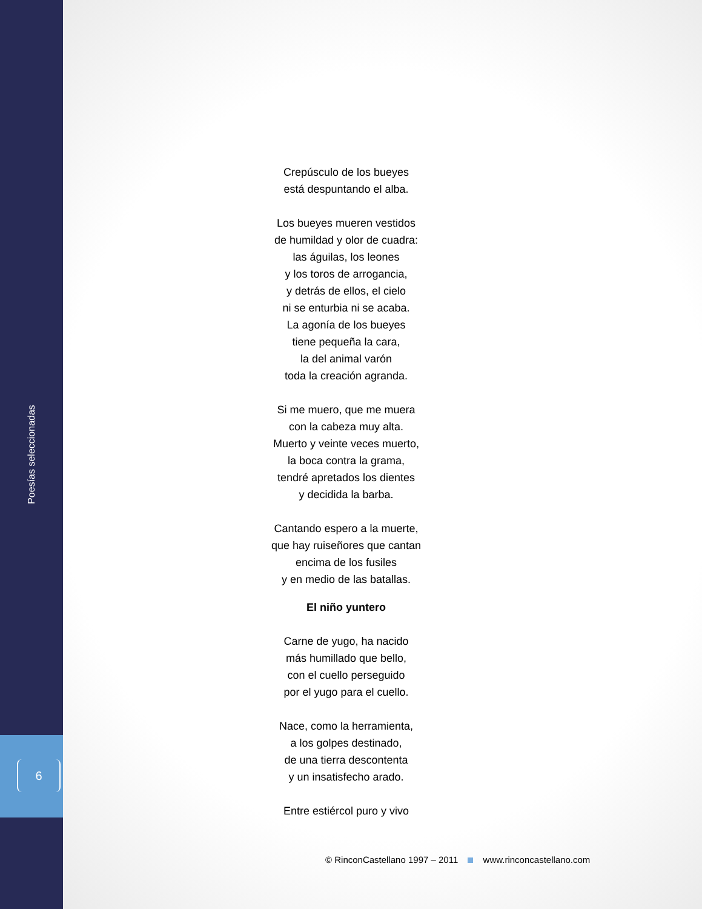Poesías seleccionadas
6
Crepúsculo de los bueyes
está despuntando el alba.
Los bueyes mueren vestidos
de humildad y olor de cuadra:
las águilas, los leones
y los toros de arrogancia,
y detrás de ellos, el cielo
ni se enturbia ni se acaba.
La agonía de los bueyes
tiene pequeña la cara,
la del animal varón
toda la creación agranda.
Si me muero, que me muera
con la cabeza muy alta.
Muerto y veinte veces muerto,
la boca contra la grama,
tendré apretados los dientes
y decidida la barba.
Cantando espero a la muerte,
que hay ruiseñores que cantan
encima de los fusiles
y en medio de las batallas.
El niño yuntero
Carne de yugo, ha nacido
más humillado que bello,
con el cuello perseguido
por el yugo para el cuello.
Nace, como la herramienta,
a los golpes destinado,
de una tierra descontenta
y un insatisfecho arado.
Entre estiércol puro y vivo
© RinconCastellano 1997 – 2011 www.rinconcastellano.com